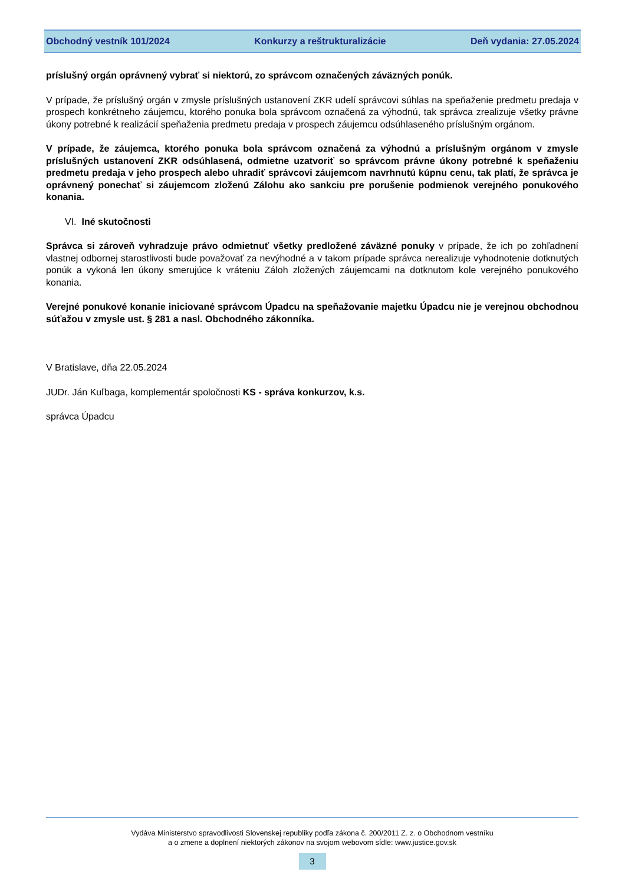Obchodný vestník 101/2024 Konkurzy a reštrukturalizácie Deň vydania: 27.05.2024
príslušný orgán oprávnený vybrať si niektorú, zo správcom označených záväzných ponúk.
V prípade, že príslušný orgán v zmysle príslušných ustanovení ZKR udelí správcovi súhlas na speňaženie predmetu predaja v prospech konkrétneho záujemcu, ktorého ponuka bola správcom označená za výhodnú, tak správca zrealizuje všetky právne úkony potrebné k realizácií speňaženia predmetu predaja v prospech záujemcu odsúhlaseného príslušným orgánom.
V prípade, že záujemca, ktorého ponuka bola správcom označená za výhodnú a príslušným orgánom v zmysle príslušných ustanovení ZKR odsúhlasená, odmietne uzatvoriť so správcom právne úkony potrebné k speňaženiu predmetu predaja v jeho prospech alebo uhradiť správcovi záujemcom navrhnutú kúpnu cenu, tak platí, že správca je oprávnený ponechať si záujemcom zloženú Zálohu ako sankciu pre porušenie podmienok verejného ponukového konania.
VI. Iné skutočnosti
Správca si zároveň vyhradzuje právo odmietnuť všetky predložené záväzné ponuky v prípade, že ich po zohľadnení vlastnej odbornej starostlivosti bude považovať za nevýhodné a v takom prípade správca nerealizuje vyhodnotenie dotknutých ponúk a vykoná len úkony smerujúce k vráteniu Záloh zložených záujemcami na dotknutom kole verejného ponukového konania.
Verejné ponukové konanie iniciované správcom Úpadcu na speňažovanie majetku Úpadcu nie je verejnou obchodnou súťažou v zmysle ust. § 281 a nasl. Obchodného zákonníka.
V Bratislave, dňa 22.05.2024
JUDr. Ján Kuľbaga, komplementár spoločnosti KS - správa konkurzov, k.s.
správca Úpadcu
Vydáva Ministerstvo spravodlivosti Slovenskej republiky podľa zákona č. 200/2011 Z. z. o Obchodnom vestníku
a o zmene a doplnení niektorých zákonov na svojom webovom sídle: www.justice.gov.sk
3